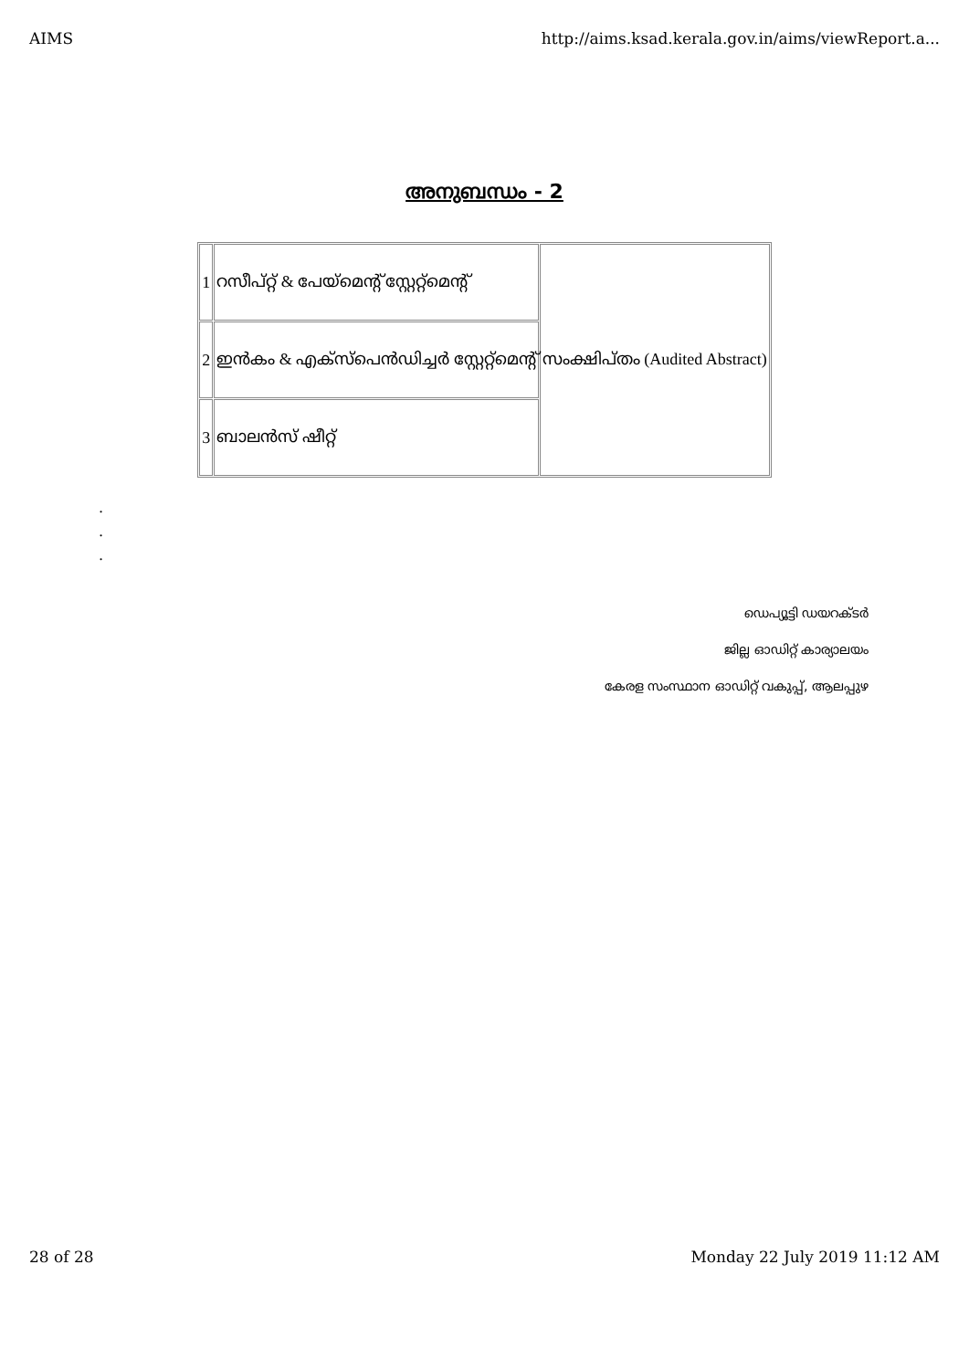AIMS http://aims.ksad.kerala.gov.in/aims/viewReport.a...
അനുബന്ധം - 2
| 1 | റസീപ്റ്റ് & പേയ്മെന്റ് സ്റ്റേറ്റ്മെന്റ് | സംക്ഷിപ്തം (Audited Abstract) |
| 2 | ഇൻകം & എക്സ്പെൻഡിച്ചർ സ്റ്റേറ്റ്മെന്റ് | |
| 3 | ബാലൻസ് ഷീറ്റ് | |
.
.
.
ഡെപ്യൂട്ടി ഡയറക്ടർ
ജില്ല ഓഡിറ്റ് കാര്യാലയം
കേരള സംസ്ഥാന ഓഡിറ്റ് വകുപ്പ്, ആലപ്പുഴ
28 of 28 Monday 22 July 2019 11:12 AM